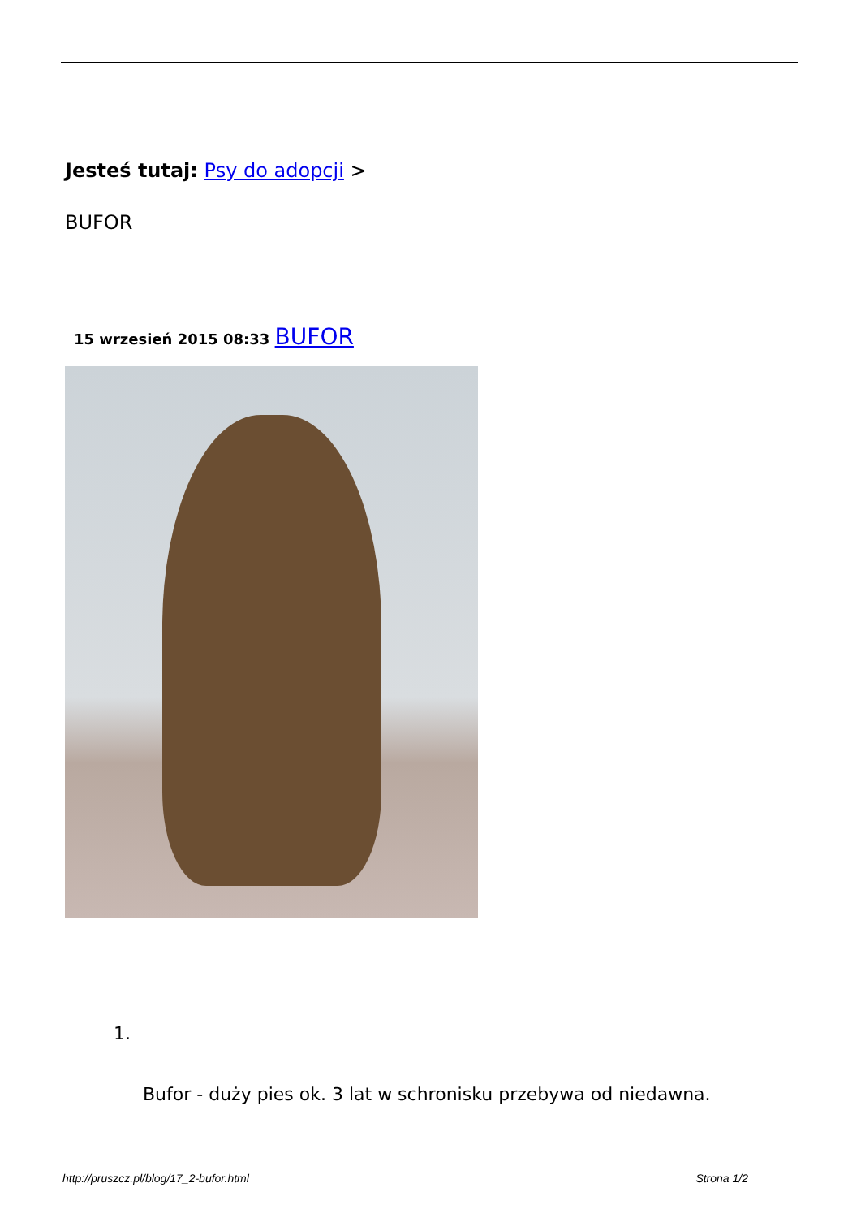Jesteś tutaj: Psy do adopcji >
BUFOR
15 wrzesień 2015 08:33 BUFOR
1.
Bufor - duży pies ok. 3 lat w schronisku przebywa od niedawna.
http://pruszcz.pl/blog/17_2-bufor.html Strona 1/2